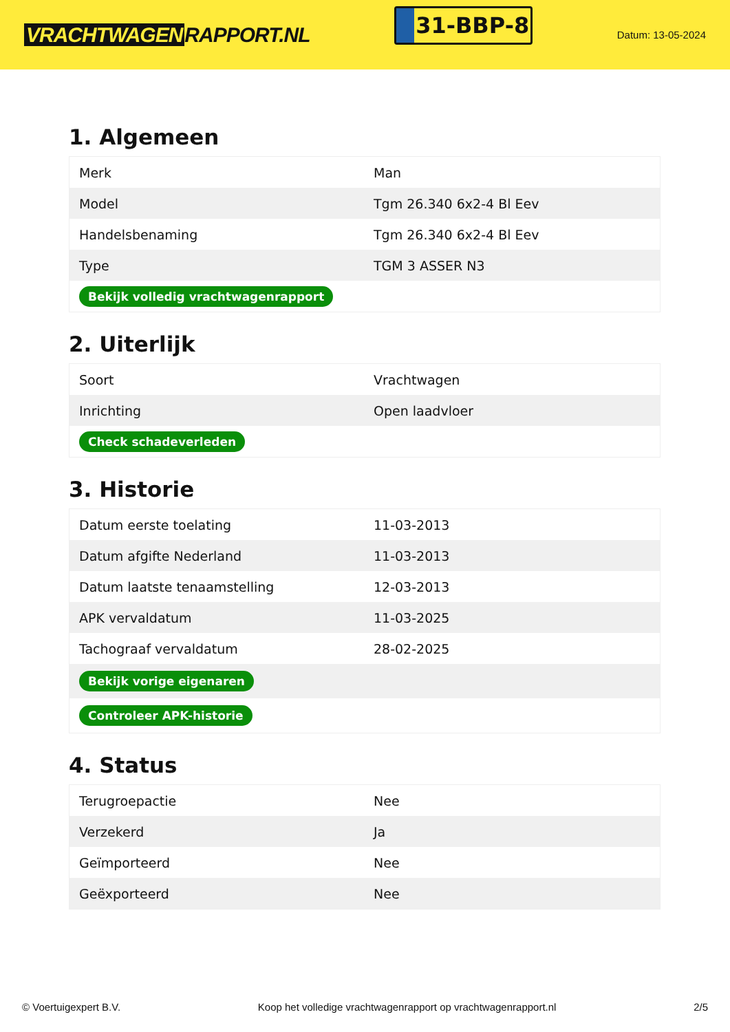VRACHTWAGEN RAPPORT.NL
31-BBP-8
Datum: 13-05-2024
1. Algemeen
| Merk | Man |
| Model | Tgm 26.340 6x2-4 Bl Eev |
| Handelsbenaming | Tgm 26.340 6x2-4 Bl Eev |
| Type | TGM 3 ASSER N3 |
| Bekijk volledig vrachtwagenrapport | |
2. Uiterlijk
| Soort | Vrachtwagen |
| Inrichting | Open laadvloer |
| Check schadeverleden | |
3. Historie
| Datum eerste toelating | 11-03-2013 |
| Datum afgifte Nederland | 11-03-2013 |
| Datum laatste tenaamstelling | 12-03-2013 |
| APK vervaldatum | 11-03-2025 |
| Tachograaf vervaldatum | 28-02-2025 |
| Bekijk vorige eigenaren | |
| Controleer APK-historie | |
4. Status
| Terugroepactie | Nee |
| Verzekerd | Ja |
| Geïmporteerd | Nee |
| Geëxporteerd | Nee |
© Voertuigexpert B.V. Koop het volledige vrachtwagenrapport op vrachtwagenrapport.nl 2/5